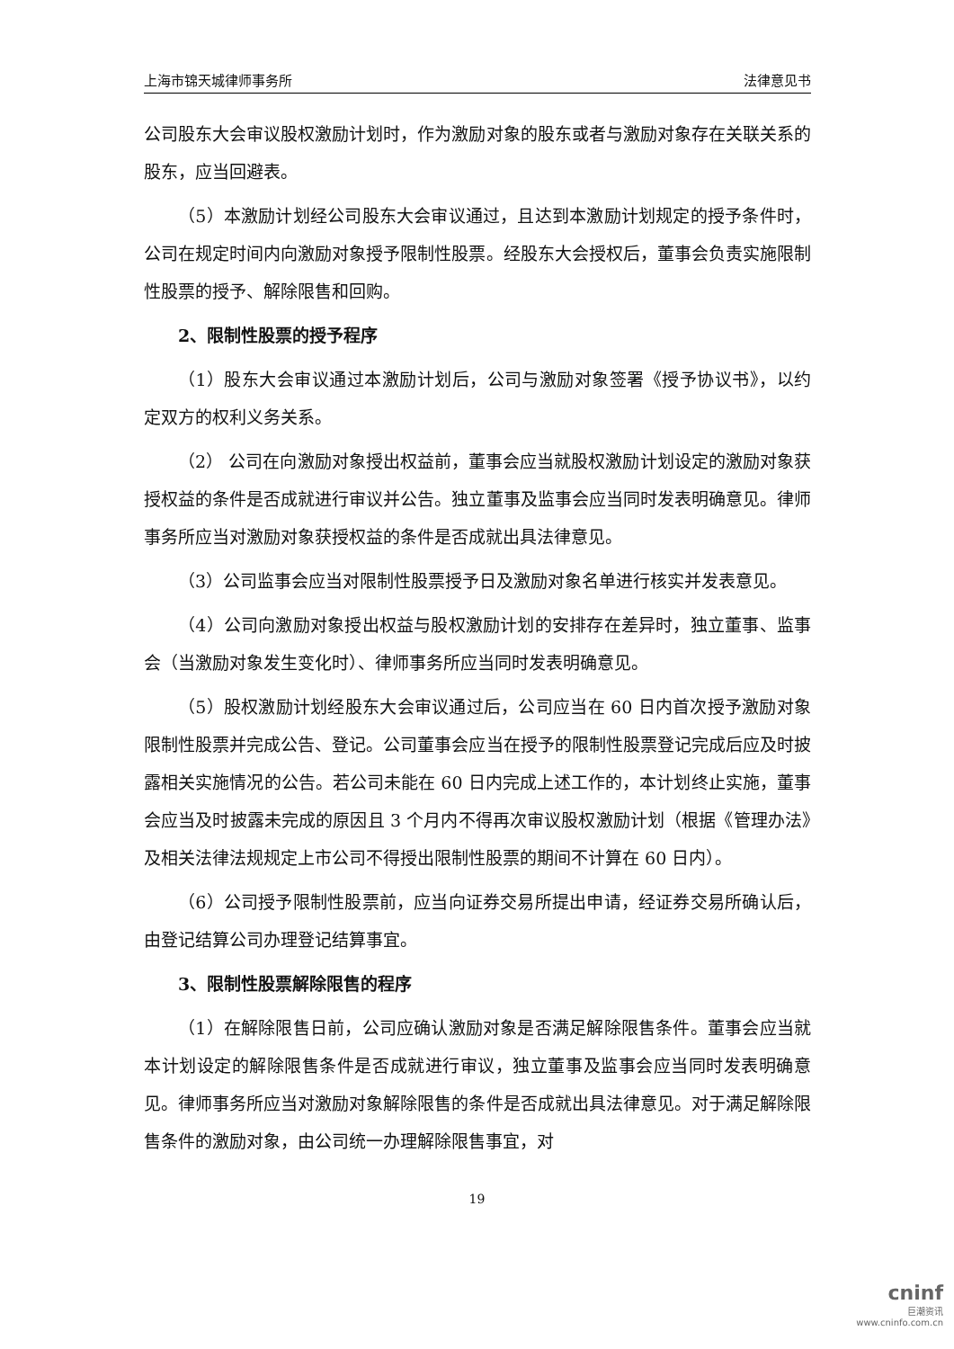上海市锦天城律师事务所 法律意见书
公司股东大会审议股权激励计划时，作为激励对象的股东或者与激励对象存在关联关系的股东，应当回避表。
（5）本激励计划经公司股东大会审议通过，且达到本激励计划规定的授予条件时，公司在规定时间内向激励对象授予限制性股票。经股东大会授权后，董事会负责实施限制性股票的授予、解除限售和回购。
2、限制性股票的授予程序
（1）股东大会审议通过本激励计划后，公司与激励对象签署《授予协议书》，以约定双方的权利义务关系。
（2） 公司在向激励对象授出权益前，董事会应当就股权激励计划设定的激励对象获授权益的条件是否成就进行审议并公告。独立董事及监事会应当同时发表明确意见。律师事务所应当对激励对象获授权益的条件是否成就出具法律意见。
（3）公司监事会应当对限制性股票授予日及激励对象名单进行核实并发表意见。
（4）公司向激励对象授出权益与股权激励计划的安排存在差异时，独立董事、监事会（当激励对象发生变化时）、律师事务所应当同时发表明确意见。
（5）股权激励计划经股东大会审议通过后，公司应当在 60 日内首次授予激励对象限制性股票并完成公告、登记。公司董事会应当在授予的限制性股票登记完成后应及时披露相关实施情况的公告。若公司未能在 60 日内完成上述工作的，本计划终止实施，董事会应当及时披露未完成的原因且 3 个月内不得再次审议股权激励计划（根据《管理办法》及相关法律法规规定上市公司不得授出限制性股票的期间不计算在 60 日内）。
（6）公司授予限制性股票前，应当向证券交易所提出申请，经证券交易所确认后，由登记结算公司办理登记结算事宜。
3、限制性股票解除限售的程序
（1）在解除限售日前，公司应确认激励对象是否满足解除限售条件。董事会应当就本计划设定的解除限售条件是否成就进行审议，独立董事及监事会应当同时发表明确意见。律师事务所应当对激励对象解除限售的条件是否成就出具法律意见。对于满足解除限售条件的激励对象，由公司统一办理解除限售事宜，对
19
cninf
巨潮资讯
www.cninfo.com.cn